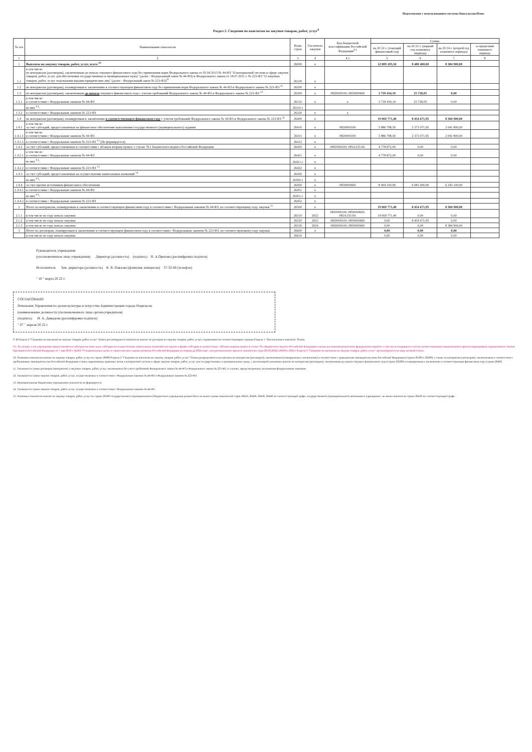Подготовлено с использованием системы КонсультантПлюс
Раздел 2. Сведения по выплатам на закупки товаров, работ, услуг<sup>9</sup>
| № п/п | Наименование показателя | Коды строк | Год начала закупки | Код бюджетной классификации Российской Федерации<sup>9.1</sup> | Сумма | | | |
| --- | --- | --- | --- | --- | --- | --- | --- | --- |
| | | | | | на 20 22 г. (текущий финансовый год) | на 20 23 г. (первый год планового периода) | на 20 24 г. (второй год планового периода) | за пределами планового периода |
| 1 | 2 | 3 | 4 | 4.1 | 5 | 6 | 7 | 8 |
| 1 | Выплаты на закупку товаров, работ, услуг, всего <sup>10</sup> | 26000 | x | | 22 809 205,50 | 8 480 400,00 | 8 384 900,00 | |
| 1.1 | в том числе: по контрактам (договорам), заключенным до начала текущего финансового года без применения норм Федерального закона от 05.04.2013 № 44-ФЗ "О контрактной системе в сфере закупок товаров, работ, услуг для обеспечения государственных и муниципальных нужд" (далее - Федеральный закон № 44-ФЗ) и Федерального закона от 18.07.2011 г. № 223-ФЗ "О закупках товаров, работ, услуг отдельными видами юридических лиц" (далее - Федеральный закон № 223-ФЗ)<sup>11</sup> | 26100 | x | | | | | |
| 1.2 | по контрактам (договорам), планируемым к заключению в соответствующем финансовом году без применения норм Федерального закона № 44-ФЗ и Федерального закона № 223-ФЗ <sup>11</sup> | 26200 | x | | | | | |
| 1.3 | по контрактам (договорам), заключенным до начала текущего финансового года с учетом требований Федерального закона № 44-ФЗ и Федерального закона № 223-ФЗ <sup>12</sup> | 26300 | x | 0820000100, 0850000600 | 3 739 434,10 | 25 728,05 | 0,00 | |
| 1.3.1 | в том числе: в соответствии с Федеральным законом № 44-ФЗ | 26310 | x | x | 3 739 434,10 | 25 728,05 | 0,00 | |
| | из них <sup>9.1</sup>: | 26310.1 | | | | | | |
| 1.3.2 | в соответствии с Федеральным законом № 223-ФЗ | 26320 | x | x | | | | |
| 1.4 | по контрактам (договорам), планируемым к заключению в соответствующем финансовом году с учетом требований Федерального закона № 44-ФЗ и Федерального закона № 223-ФЗ <sup>12</sup> | 26400 | x | | 19 069 771,40 | 8 454 671,95 | 8 384 900,00 | |
| 1.4.1 | в том числе: за счет субсидий, предоставляемых на финансовое обеспечение выполнения государственного (муниципального) задания | 26410 | x | 0820000100 | 5 886 798,50 | 2 373 071,95 | 2 041 800,00 | |
| 1.4.1.1 | в том числе: в соответствии с Федеральным законом № 44-ФЗ | 26411 | x | 0820000100 | 5 886 798,50 | 2 373 071,95 | 2 041 800,00 | |
| 1.4.1.2 | в соответствии с Федеральным законом № 223-ФЗ <sup>13</sup> (Не формируется) | 26412 | x | | | | | |
| 1.4.2 | за счет субсидий, предоставляемых в соответствии с абзацем вторым пункта 1 статьи 78.1 Бюджетного кодекса Российской Федерации | 26420 | x | 0850000200, 085A155191 | 4 778 872,00 | 0,00 | 0,00 | |
| 1.4.2.1 | в том числе: в соответствии с Федеральным законом № 44-ФЗ | 26421 | x | | 4 778 872,00 | 0,00 | 0,00 | |
| | из них <sup>9.1</sup>: | 26421.1 | x | | | | | |
| 1.4.2.2 | в соответствии с Федеральным законом № 223-ФЗ <sup>13</sup> | 26422 | x | | | | | |
| 1.4.3 | за счет субсидий, предоставляемых на осуществление капитальных вложений <sup>14</sup> | 26430 | x | | | | | |
| | из них <sup>9.1</sup>: | 26430.1 | x | | | | | |
| 1.4.4 | за счет прочих источников финансового обеспечения | 26450 | x | 0850000600 | 8 404 100,90 | 6 081 600,00 | 6 343 100,00 | |
| 1.4.4.1 | в соответствии с Федеральным законом № 44-ФЗ | 26451 | x | | | | | |
| | из них <sup>9.1</sup>: | 26451.1 | x | | | | | |
| 1.4.4.2 | в соответствии с Федеральным законом № 223-ФЗ | 26452 | x | | | | | |
| 2 | Итого по контрактам, планируемым к заключению в соответствующем финансовом году в соответствии с Федеральным законом № 44-ФЗ, по соответствующему году закупки <sup>15</sup> | 26500 | x | | 19 069 771,40 | 8 454 671,95 | 8 384 900,00 | |
| 2.1.1 | в том числе по году начала закупки: | 26510 | 2022 | 0820000100, 0850000600, 085A155191 | 19 069 771,40 | 0,00 | 0,00 | |
| 2.1.2 | в том числе по году начала закупки: | 26520 | 2023 | 0820000100, 0850000600 | 0,00 | 8 454 671,95 | 0,00 | |
| 2.1.3 | в том числе по году начала закупки: | 26530 | 2024 | 0820000100, 0850000600 | 0,00 | 0,00 | 8 384 900,00 | |
| 3 | Итого по договорам, планируемым к заключению в соответствующем финансовом году в соответствии с Федеральным законом № 223-ФЗ, по соответствующему году закупки | 26600 | x | | 0,00 | 0,00 | 0,00 | |
| | в том числе по году начала закупки: | 26610 | | | 0,00 | 0,00 | 0,00 | |
Руководитель учреждения
(уполномоченное лицо учреждения) Директор (должность) (подпись) В. А.Орехова (расшифровка подписи)
Исполнитель Зам. директора (должность) К. В. Павлова (фамилия, инициалы) 37-32-66 (телефон)
" 10 " марта 20 22 г.
СОГЛАСОВАНО
Начальник Управления по делам культуры и искусства Администрации города Норильска
(наименование должности уполномоченного лица органа-учредителя)
(подпись) И. А. Давыдова (расшифровка подписи)
" 07 " апреля 20 22 г.
9. В Разделе 2 "Сведения по выплатам на закупку товаров, работ, услуг" Плана детализируются показатели выплат по расходам на закупку товаров, работ, услуг, отраженным по соответствующим строкам Раздела 1 "Поступления и выплаты" Плана.
9.1. В случаях, если учреждению предоставляются субсидии на иные цели, субсидии на осуществление капитальных вложений или гранты в форме субсидии в соответствии с абзацем первым пункта 4 статьи 78.1 Бюджетного кодекса Российской Федерации в целях достижения результатов федерального проекта, в том числе входящего в состав соответствующего национального проекта (программы), определенного Указом Президента Российской Федерации от 7 мая 2018 г. №204 "О национальных целях и стратегических задачах развития Российской Федерации на период до 2024 года", или регионального проекта, показатели строк 26310,26421,26430 и 26451 Раздела 2 "Сведения по выплатам на закупку товаров, работ, услуг" детализируются по коду целевой статьи.
10. Плановые показатели выплат на закупку товаров, работ, услуг по строке 26000 Раздела 2 "Сведения по выплатам на закупку товаров, работ, услуг" Плана распределяются на выплаты по контрактам (договорам), заключенным (планируемым к заключению) в соответствии с гражданским законодательством Российской Федерации (строки 26100 и 26200), а также по контрактам (договорам), заключаемым в соответствии с требованиями законодательства Российской Федерации и иных нормативных правовых актов о контрактной системе в сфере закупок товаров, работ, услуг для государственных и муниципальных нужд, с детализацией указанных выплат по контрактам (договорам), заключенным до начала текущего финансового года (строка 26300) и планируемым к заключению в соответствующем финансовом году (строка 26400.
11. Указывается сумма договоров (контрактов) о закупках товаров, работ, услуг, заключенных без учета требований Федерального закона № 44-ФЗ и Федерального закона № 223-ФЗ, в случаях, предусмотренных указанными федеральными законами.
12. Указывается сумма закупок товаров, работ, услуг, осуществляемых в соответствии с Федеральным законом № 44-ФЗ и Федеральным законом № 223-ФЗ.
13. Муниципальным бюджетным учреждением показатель не формируется.
14. Указывается сумма закупок товаров, работ, услуг, осуществляемых в соответствии с Федеральным законом № 44-ФЗ.
15. Плановые показатели выплат на закупку товаров, работ, услуг по строке 26500 государственного (муниципального) бюджетного учреждения должен быть не менее суммы показателей строк 26410, 26420, 26430, 26440 по соответствующей графе, государственного (муниципального) автономного учреждения - не менее показателя строки 26430 по соответствующей графе.